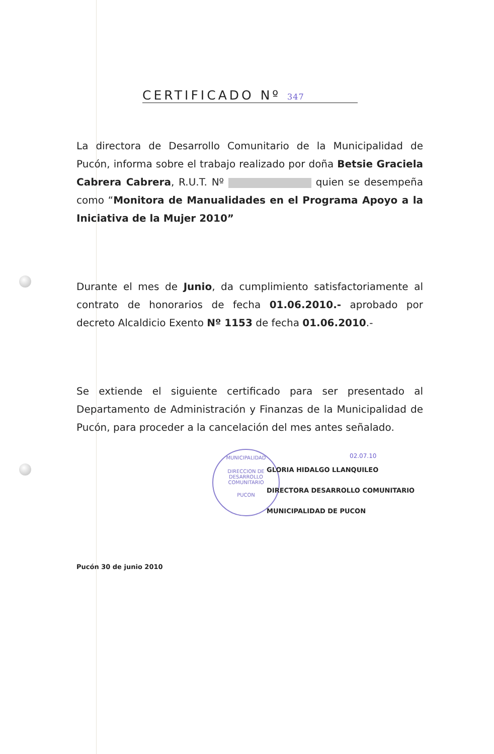CERTIFICADO Nº 347
La directora de Desarrollo Comunitario de la Municipalidad de Pucón, informa sobre el trabajo realizado por doña Betsie Graciela Cabrera Cabrera, R.U.T. Nº quien se desempeña como “Monitora de Manualidades en el Programa Apoyo a la Iniciativa de la Mujer 2010”
Durante el mes de Junio, da cumplimiento satisfactoriamente al contrato de honorarios de fecha 01.06.2010.- aprobado por decreto Alcaldicio Exento Nº 1153 de fecha 01.06.2010.-
Se extiende el siguiente certificado para ser presentado al Departamento de Administración y Finanzas de la Municipalidad de Pucón, para proceder a la cancelación del mes antes señalado.
MUNICIPALIDAD
DIRECCION DE
DESARROLLO
COMUNITARIO
PUCON
02.07.10
GLORIA HIDALGO LLANQUILEO
DIRECTORA DESARROLLO COMUNITARIO
MUNICIPALIDAD DE PUCON
Pucón 30 de junio 2010